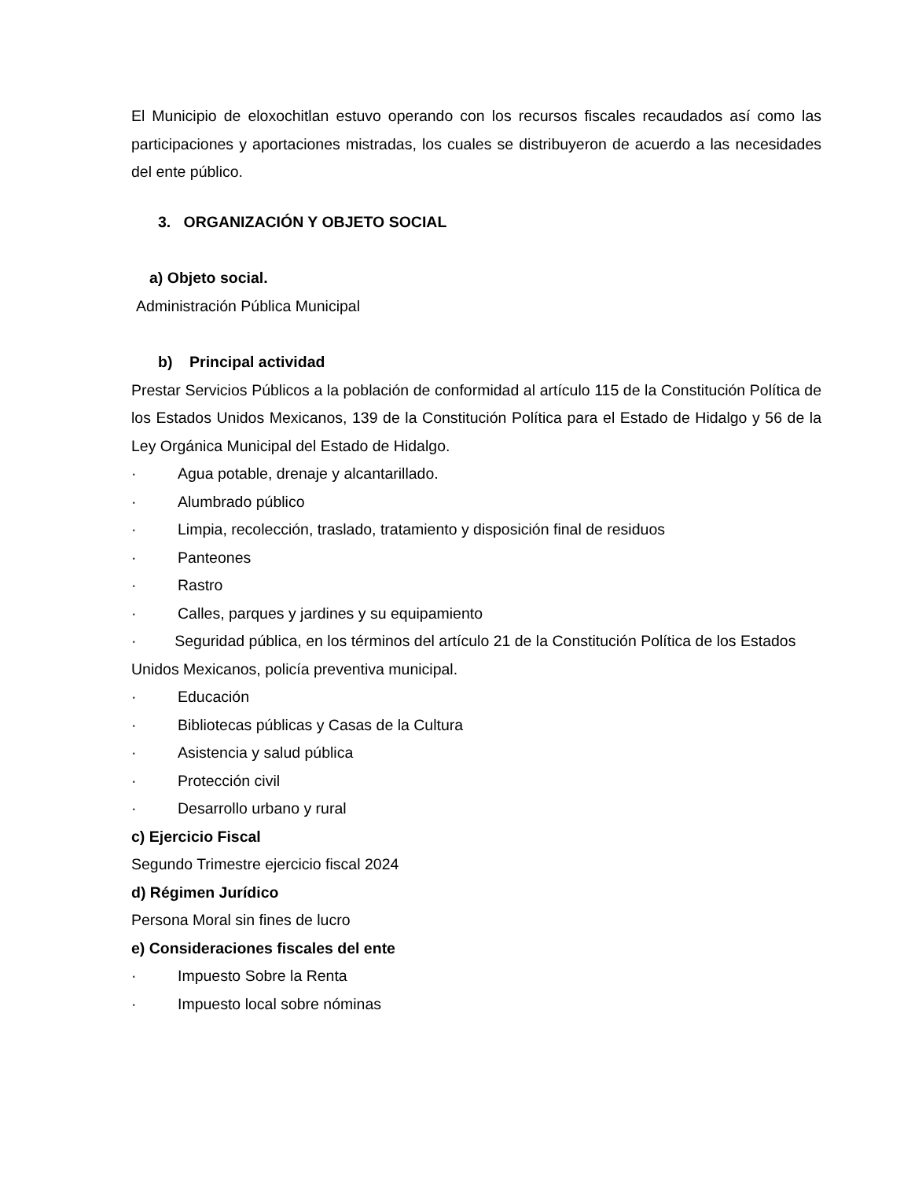El Municipio de eloxochitlan estuvo operando con los recursos fiscales recaudados así como las participaciones y aportaciones mistradas, los cuales se distribuyeron de acuerdo a las necesidades del ente público.
3. ORGANIZACIÓN Y OBJETO SOCIAL
a) Objeto social.
Administración Pública Municipal
b) Principal actividad
Prestar Servicios Públicos a la población de conformidad al artículo 115 de la Constitución Política de los Estados Unidos Mexicanos, 139 de la Constitución Política para el Estado de Hidalgo y 56 de la Ley Orgánica Municipal del Estado de Hidalgo.
· Agua potable, drenaje y alcantarillado.
· Alumbrado público
· Limpia, recolección, traslado, tratamiento y disposición final de residuos
· Panteones
· Rastro
· Calles, parques y jardines y su equipamiento
· Seguridad pública, en los términos del artículo 21 de la Constitución Política de los Estados Unidos Mexicanos, policía preventiva municipal.
· Educación
· Bibliotecas públicas y Casas de la Cultura
· Asistencia y salud pública
· Protección civil
· Desarrollo urbano y rural
c) Ejercicio Fiscal
Segundo Trimestre ejercicio fiscal 2024
d) Régimen Jurídico
Persona Moral sin fines de lucro
e) Consideraciones fiscales del ente
· Impuesto Sobre la Renta
· Impuesto local sobre nóminas